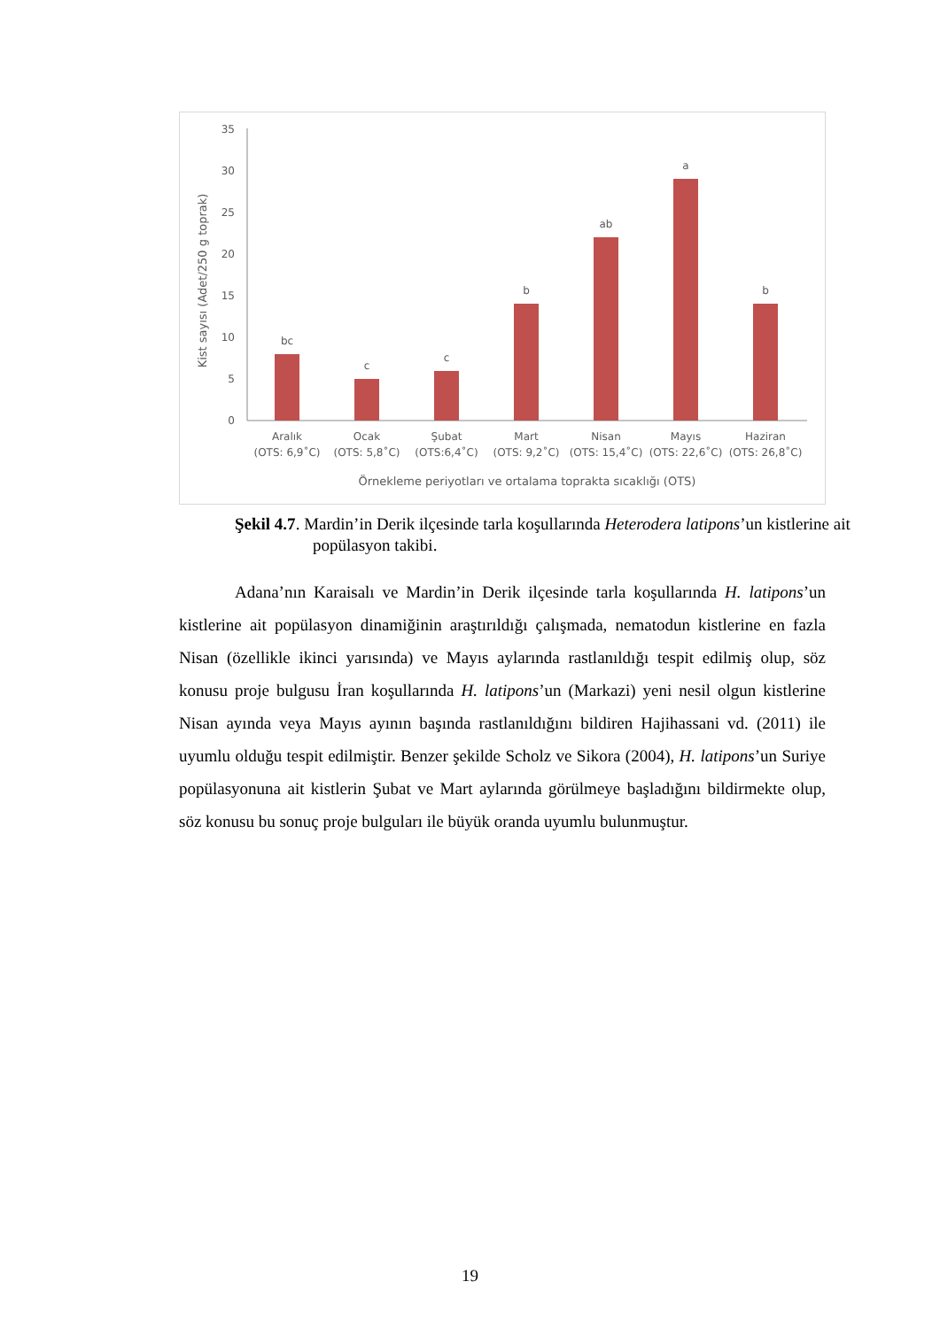0
5
10
15
20
25
30
35
Kist sayısı (Adet/250 g toprak)
bc
c
c
b
ab
a
b
Aralık
(OTS: 6,9˚C)
Ocak
(OTS: 5,8˚C)
Şubat
(OTS:6,4˚C)
Mart
(OTS: 9,2˚C)
Nisan
(OTS: 15,4˚C)
Mayıs
(OTS: 22,6˚C)
Haziran
(OTS: 26,8˚C)
Örnekleme periyotları ve ortalama toprakta sıcaklığı (OTS)
Şekil 4.7. Mardin’in Derik ilçesinde tarla koşullarında Heterodera latipons’un kistlerine ait popülasyon takibi.
Adana’nın Karaisalı ve Mardin’in Derik ilçesinde tarla koşullarında H. latipons’un kistlerine ait popülasyon dinamiğinin araştırıldığı çalışmada, nematodun kistlerine en fazla Nisan (özellikle ikinci yarısında) ve Mayıs aylarında rastlanıldığı tespit edilmiş olup, söz konusu proje bulgusu İran koşullarında H. latipons’un (Markazi) yeni nesil olgun kistlerine Nisan ayında veya Mayıs ayının başında rastlanıldığını bildiren Hajihassani vd. (2011) ile uyumlu olduğu tespit edilmiştir. Benzer şekilde Scholz ve Sikora (2004), H. latipons’un Suriye popülasyonuna ait kistlerin Şubat ve Mart aylarında görülmeye başladığını bildirmekte olup, söz konusu bu sonuç proje bulguları ile büyük oranda uyumlu bulunmuştur.
19